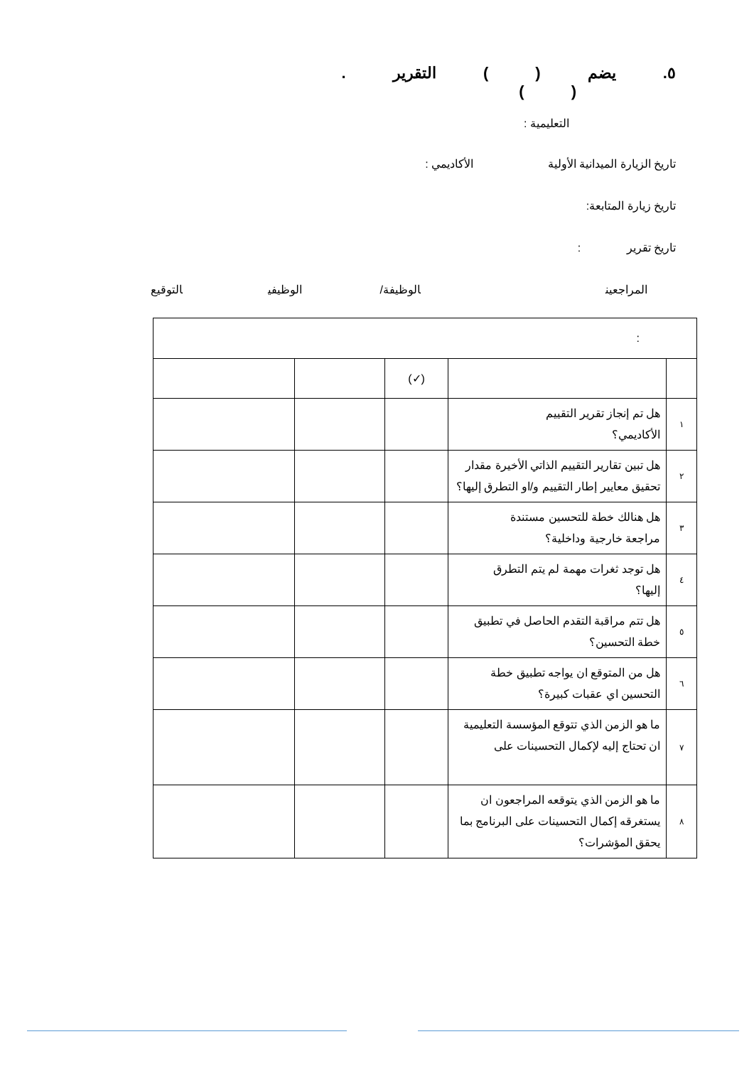٥. يضم ( ) التقرير .
( )
التعليمية :
تاريخ الزيارة الميدانية الأولية الأكاديمي :
تاريخ زيارة المتابعة:
تاريخ تقرير :
المراجعينالوظيفة/ الوظيفي التوقيع
| : | | | | |
| | | (✓) | | |
| ١ | هل تم إنجاز تقرير التقييم الأكاديمي؟ | | | |
| ٢ | هل تبين تقارير التقييم الذاتي الأخيرة مقدار تحقيق معايير إطار التقييم و/او التطرق إليها؟ | | | |
| ٣ | هل هنالك خطة للتحسين مستندة مراجعة خارجية وداخلية؟ | | | |
| ٤ | هل توجد ثغرات مهمة لم يتم التطرق إليها؟ | | | |
| ٥ | هل تتم مراقبة التقدم الحاصل في تطبيق خطة التحسين؟ | | | |
| ٦ | هل من المتوقع ان يواجه تطبيق خطة التحسين اي عقبات كبيرة؟ | | | |
| ٧ | ما هو الزمن الذي تتوقع المؤسسة التعليمية ان تحتاج إليه لإكمال التحسينات على | | | |
| ٨ | ما هو الزمن الذي يتوقعه المراجعون ان يستغرقه إكمال التحسينات على البرنامج بما يحقق المؤشرات؟ | | | |